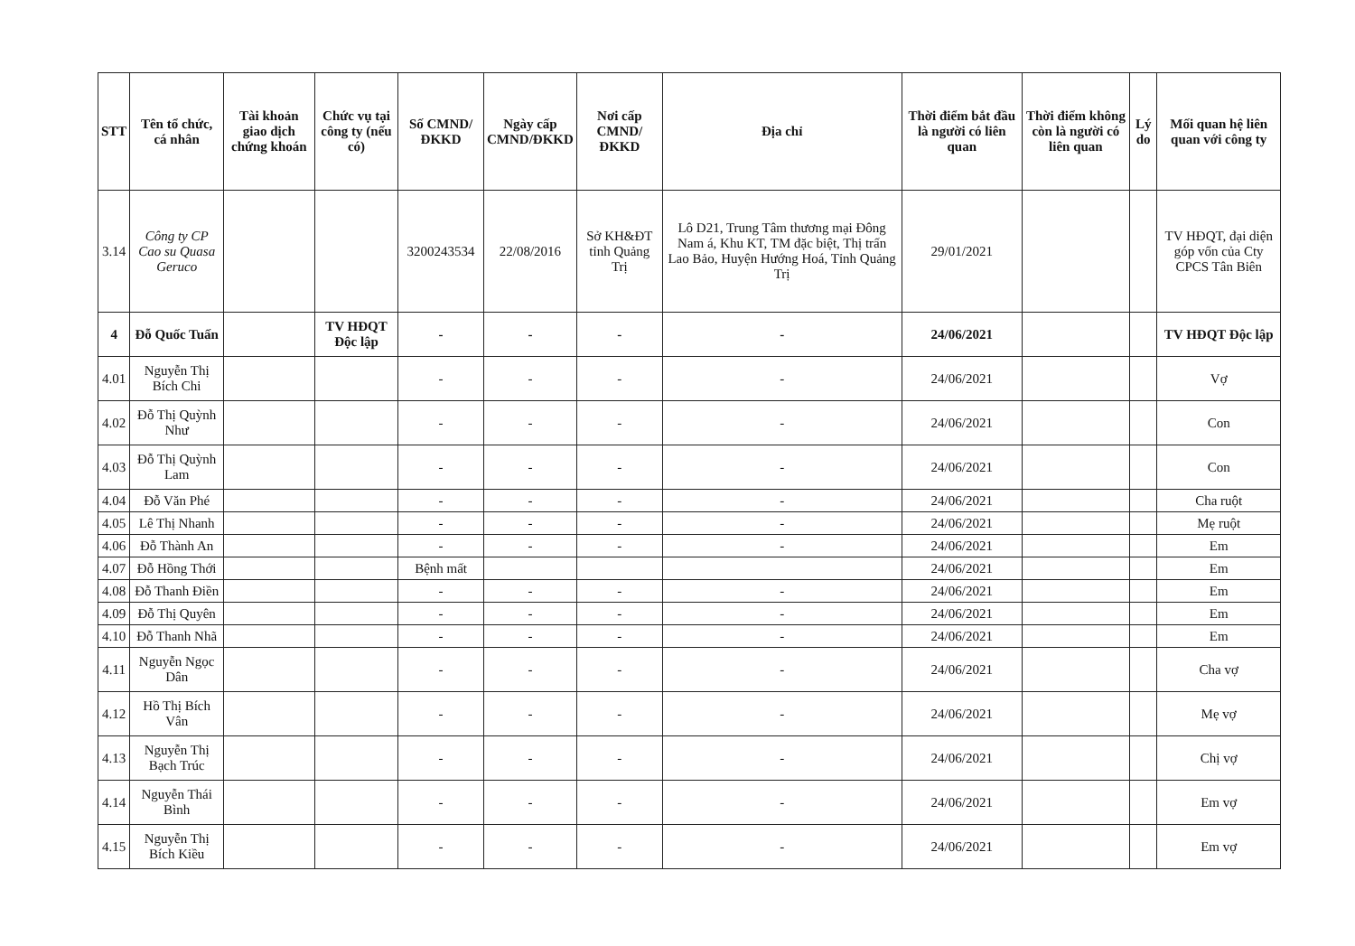| STT | Tên tổ chức, cá nhân | Tài khoản giao dịch chứng khoán | Chức vụ tại công ty (nếu có) | Số CMND/ĐKKD | Ngày cấp CMND/ĐKKD | Nơi cấp CMND/ĐKKD | Địa chỉ | Thời điểm bắt đầu là người có liên quan | Thời điểm không còn là người có liên quan | Lý do | Mối quan hệ liên quan với công ty |
| --- | --- | --- | --- | --- | --- | --- | --- | --- | --- | --- | --- |
| 3.14 | Công ty CP Cao su Quasa Geruco | | | 3200243534 | 22/08/2016 | Sở KH&ĐT tỉnh Quảng Trị | Lô D21, Trung Tâm thương mại Đông Nam á, Khu KT, TM đặc biệt, Thị trấn Lao Bảo, Huyện Hướng Hoá, Tỉnh Quảng Trị | 29/01/2021 | | | TV HĐQT, đại diện góp vốn của Cty CPCS Tân Biên |
| 4 | Đỗ Quốc Tuấn | | TV HĐQT Độc lập | - | - | - | - | 24/06/2021 | | | TV HĐQT Độc lập |
| 4.01 | Nguyễn Thị Bích Chi | | | - | - | - | - | 24/06/2021 | | | Vợ |
| 4.02 | Đỗ Thị Quỳnh Như | | | - | - | - | - | 24/06/2021 | | | Con |
| 4.03 | Đỗ Thị Quỳnh Lam | | | - | - | - | - | 24/06/2021 | | | Con |
| 4.04 | Đỗ Văn Phé | | | - | - | - | - | 24/06/2021 | | | Cha ruột |
| 4.05 | Lê Thị Nhanh | | | - | - | - | - | 24/06/2021 | | | Mẹ ruột |
| 4.06 | Đỗ Thành An | | | - | - | - | - | 24/06/2021 | | | Em |
| 4.07 | Đỗ Hồng Thới | | | Bệnh mất | | | | 24/06/2021 | | | Em |
| 4.08 | Đỗ Thanh Điền | | | - | - | - | - | 24/06/2021 | | | Em |
| 4.09 | Đỗ Thị Quyên | | | - | - | - | - | 24/06/2021 | | | Em |
| 4.10 | Đỗ Thanh Nhã | | | - | - | - | - | 24/06/2021 | | | Em |
| 4.11 | Nguyễn Ngọc Dân | | | - | - | - | - | 24/06/2021 | | | Cha vợ |
| 4.12 | Hồ Thị Bích Vân | | | - | - | - | - | 24/06/2021 | | | Mẹ vợ |
| 4.13 | Nguyễn Thị Bạch Trúc | | | - | - | - | - | 24/06/2021 | | | Chị vợ |
| 4.14 | Nguyễn Thái Bình | | | - | - | - | - | 24/06/2021 | | | Em vợ |
| 4.15 | Nguyễn Thị Bích Kiều | | | - | - | - | - | 24/06/2021 | | | Em vợ |